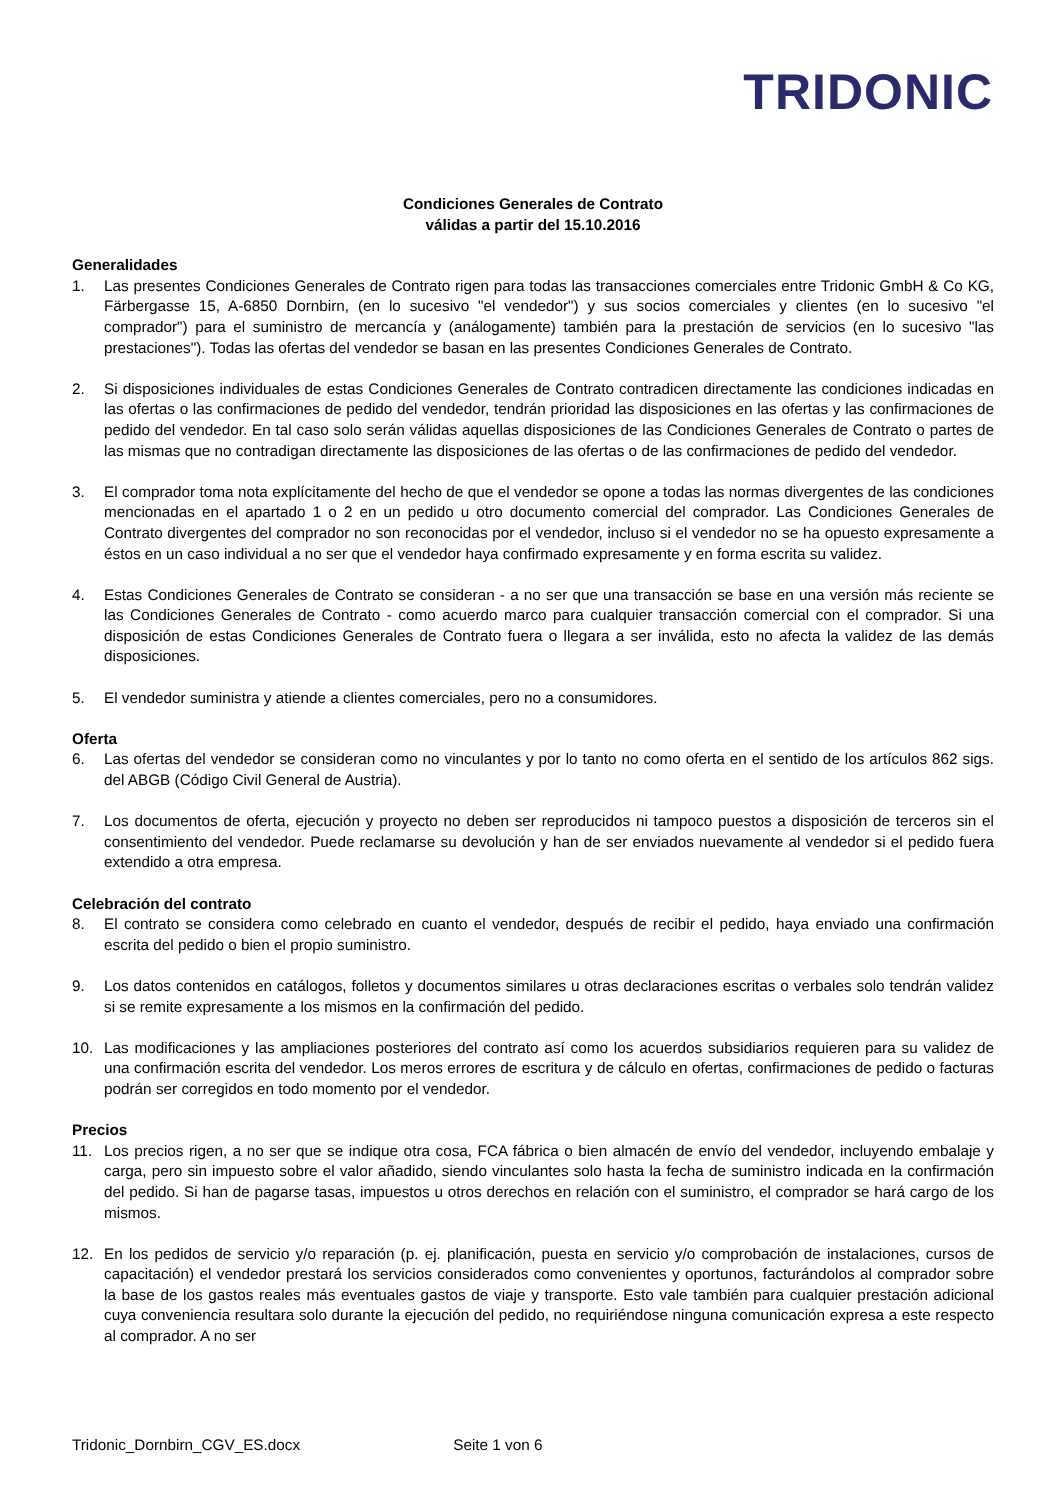TRIDONIC
Condiciones Generales de Contrato
válidas a partir del 15.10.2016
Generalidades
1. Las presentes Condiciones Generales de Contrato rigen para todas las transacciones comerciales entre Tridonic GmbH & Co KG, Färbergasse 15, A-6850 Dornbirn, (en lo sucesivo "el vendedor") y sus socios comerciales y clientes (en lo sucesivo "el comprador") para el suministro de mercancía y (análogamente) también para la prestación de servicios (en lo sucesivo "las prestaciones"). Todas las ofertas del vendedor se basan en las presentes Condiciones Generales de Contrato.
2. Si disposiciones individuales de estas Condiciones Generales de Contrato contradicen directamente las condiciones indicadas en las ofertas o las confirmaciones de pedido del vendedor, tendrán prioridad las disposiciones en las ofertas y las confirmaciones de pedido del vendedor. En tal caso solo serán válidas aquellas disposiciones de las Condiciones Generales de Contrato o partes de las mismas que no contradigan directamente las disposiciones de las ofertas o de las confirmaciones de pedido del vendedor.
3. El comprador toma nota explícitamente del hecho de que el vendedor se opone a todas las normas divergentes de las condiciones mencionadas en el apartado 1 o 2 en un pedido u otro documento comercial del comprador. Las Condiciones Generales de Contrato divergentes del comprador no son reconocidas por el vendedor, incluso si el vendedor no se ha opuesto expresamente a éstos en un caso individual a no ser que el vendedor haya confirmado expresamente y en forma escrita su validez.
4. Estas Condiciones Generales de Contrato se consideran - a no ser que una transacción se base en una versión más reciente se las Condiciones Generales de Contrato - como acuerdo marco para cualquier transacción comercial con el comprador. Si una disposición de estas Condiciones Generales de Contrato fuera o llegara a ser inválida, esto no afecta la validez de las demás disposiciones.
5. El vendedor suministra y atiende a clientes comerciales, pero no a consumidores.
Oferta
6. Las ofertas del vendedor se consideran como no vinculantes y por lo tanto no como oferta en el sentido de los artículos 862 sigs. del ABGB (Código Civil General de Austria).
7. Los documentos de oferta, ejecución y proyecto no deben ser reproducidos ni tampoco puestos a disposición de terceros sin el consentimiento del vendedor. Puede reclamarse su devolución y han de ser enviados nuevamente al vendedor si el pedido fuera extendido a otra empresa.
Celebración del contrato
8. El contrato se considera como celebrado en cuanto el vendedor, después de recibir el pedido, haya enviado una confirmación escrita del pedido o bien el propio suministro.
9. Los datos contenidos en catálogos, folletos y documentos similares u otras declaraciones escritas o verbales solo tendrán validez si se remite expresamente a los mismos en la confirmación del pedido.
10. Las modificaciones y las ampliaciones posteriores del contrato así como los acuerdos subsidiarios requieren para su validez de una confirmación escrita del vendedor. Los meros errores de escritura y de cálculo en ofertas, confirmaciones de pedido o facturas podrán ser corregidos en todo momento por el vendedor.
Precios
11. Los precios rigen, a no ser que se indique otra cosa, FCA fábrica o bien almacén de envío del vendedor, incluyendo embalaje y carga, pero sin impuesto sobre el valor añadido, siendo vinculantes solo hasta la fecha de suministro indicada en la confirmación del pedido. Si han de pagarse tasas, impuestos u otros derechos en relación con el suministro, el comprador se hará cargo de los mismos.
12. En los pedidos de servicio y/o reparación (p. ej. planificación, puesta en servicio y/o comprobación de instalaciones, cursos de capacitación) el vendedor prestará los servicios considerados como convenientes y oportunos, facturándolos al comprador sobre la base de los gastos reales más eventuales gastos de viaje y transporte. Esto vale también para cualquier prestación adicional cuya conveniencia resultara solo durante la ejecución del pedido, no requiriéndose ninguna comunicación expresa a este respecto al comprador. A no ser
Tridonic_Dornbirn_CGV_ES.docx Seite 1 von 6